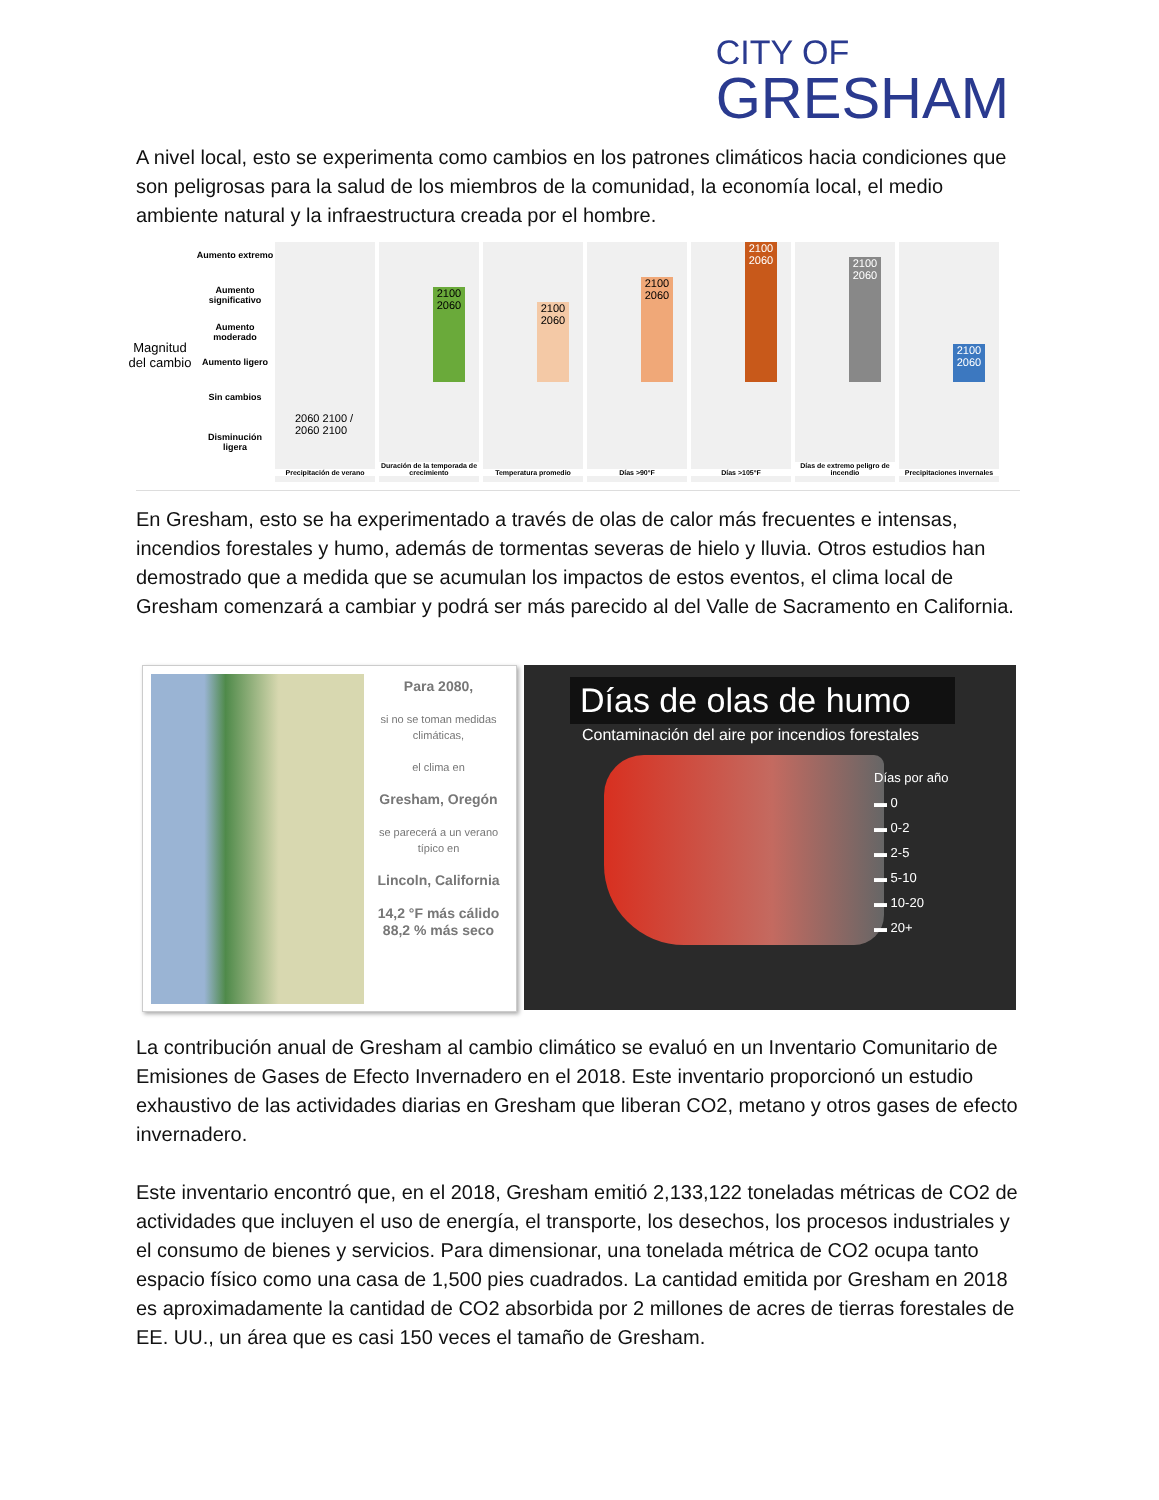CITY OF
GRESHAM
A nivel local, esto se experimenta como cambios en los patrones climáticos hacia condiciones que son peligrosas para la salud de los miembros de la comunidad, la economía local, el medio ambiente natural y la infraestructura creada por el hombre.
Magnitud del cambio
Aumento extremo
Aumento significativo
Aumento moderado
Aumento ligero
Sin cambios
Disminución ligera
Precipitación de verano
2060 2100 / 2060 2100
2100 2060
Duración de la temporada de crecimiento
2100 2060
Temperatura promedio
2100 2060
Días >90°F
2100 2060
Días >105°F
2100 2060
Días de extremo peligro de incendio
2100 2060
Precipitaciones invernales
En Gresham, esto se ha experimentado a través de olas de calor más frecuentes e intensas, incendios forestales y humo, además de tormentas severas de hielo y lluvia. Otros estudios han demostrado que a medida que se acumulan los impactos de estos eventos, el clima local de Gresham comenzará a cambiar y podrá ser más parecido al del Valle de Sacramento en California.
Para 2080,
si no se toman medidas climáticas,
el clima en
Gresham, Oregón
se parecerá a un verano típico en
Lincoln, California
14,2 °F más cálido
88,2 % más seco
Días de olas de humo
Contaminación del aire por incendios forestales
Días por año
▬ 0
▬ 0-2
▬ 2-5
▬ 5-10
▬ 10-20
▬ 20+
La contribución anual de Gresham al cambio climático se evaluó en un Inventario Comunitario de Emisiones de Gases de Efecto Invernadero en el 2018. Este inventario proporcionó un estudio exhaustivo de las actividades diarias en Gresham que liberan CO2, metano y otros gases de efecto invernadero.
Este inventario encontró que, en el 2018, Gresham emitió 2,133,122 toneladas métricas de CO2 de actividades que incluyen el uso de energía, el transporte, los desechos, los procesos industriales y el consumo de bienes y servicios. Para dimensionar, una tonelada métrica de CO2 ocupa tanto espacio físico como una casa de 1,500 pies cuadrados. La cantidad emitida por Gresham en 2018 es aproximadamente la cantidad de CO2 absorbida por 2 millones de acres de tierras forestales de EE. UU., un área que es casi 150 veces el tamaño de Gresham.